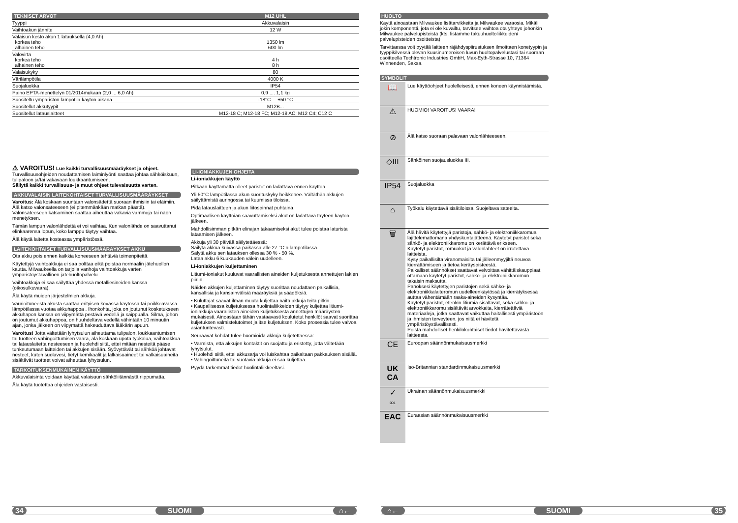| TEKNISET ARVOT | M12 UHL |
| --- | --- |
| Tyyppi | Akkuvalaisin |
| Vaihtoakun jännite | 12 W |
| Valaisun kesto akun 1 latauksella (4,0 Ah) korkea teho alhainen teho | 1350 lm 600 lm |
| Valovirta korkea teho alhainen teho | 4 h 8 h |
| Valaisukyky | 80 |
| Värilämpötila | 4000 K |
| Suojaluokka | IP54 |
| Paino EPTA-menettelyn 01/2014mukaan (2,0 ... 6,0 Ah) | 0,9 .... 1,1 kg |
| Suositeltu ympäristön lämpötila käytön aikana | -18°C ... +50 °C |
| Suositellut akkutyypit | M12B... |
| Suositellut latauslaitteet | M12-18 C; M12-18 FC; M12-18 AC; M12 C4; C12 C |
⚠ VAROITUS! Lue kaikki turvallisuusmääräykset ja ohjeet. Turvallisuusohjeiden noudattamisen laiminlyönti saattaa johtaa sähköiskuun, tulipaloon ja/tai vakavaan loukkaantumiseen.
Säilytä kaikki turvallisuus- ja muut ohjeet tulevaisuutta varten.
AKKUVALAISIN LAITEKOHTAISET TURVALLISUUSMÄÄRÄYKSET
Varoitus: Älä koskaan suuntaan valonsädettä suoraan ihmisiin tai eläimiin. Älä katso valonsäteeseen (ei pitemmänkään matkan päästä). Valonsäteeseen katsominen saattaa aiheuttaa vakavia vammoja tai näön menetyksen.
Tämän lampun valonlähdettä ei voi vaihtaa. Kun valonlähde on saavuttanut elinkaarensa lopun, koko lamppu täytyy vaihtaa.
Älä käytä laitetta kosteassa ympäristössä.
LAITEKOHTAISET TURVALLISUUSMÄÄRÄYKSET AKKU
Ota akku pois ennen kaikkia koneeseen tehtäviä toimenpiteitä.
Käytettyjä vaihtoakkuja ei saa polttaa eikä poistaa normaalin jätehuollon kautta. Milwaukeella on tarjolla vanhoja vaihtoakkuja varten ympäristöystävällinen jätehuoltopalvelu.
Vaihtoakkuja ei saa säilyttää yhdessä metalliesineiden kanssa (oikosulkuvaara).
Älä käytä muiden järjestelmien akkuja.
Vaurioituneesta akusta saattaa erityisen kovassa käytössä tai poikkeavassa lämpötilassa vuotaa akkuhappoa . Ihonkohta, joka on joutunut kosketukseen akkuhapon kanssa on viipymättä pestävä vedellä ja saippualla. Silmä, johon on joutumut akkuhappoa, on huuhdeltava vedellä vähintään 10 minuutin ajan, jonka jälkeen on viipymättä hakeuduttava lääkärin apuun.
Varoitus! Jotta vältetään lyhytsulun aiheuttama tulipalon, loukkaantumisen tai tuotteen vahingoittumisen vaara, älä koskaan upota työkalua, vaihtoakkua tai latauslaitetta nesteeseen ja huolehdi siitä, ettei mitään nesteitä pääse tunkeutumaan laitteiden tai akkujen sisään. Syövyttävät tai sähköä johtavat nesteet, kuten suolavesi, tietyt kemikaalit ja lalkaisuaineet tai valkaisuaineita sisältävät tuotteet voivat aiheuttaa lyhytsulun.
TARKOITUKSENMUKAINEN KÄYTTÖ
Akkuvalaisinta voidaan käyttää valaisuun sähköliitännästä riippumatta.
Äla käytä tuotettaa ohjeiden vastaisesti.
LI-IONIAKKUJEN OHJEITA
Li-ioniakkujen käyttö
Pitkään käyttämättä olleet paristot on ladattava ennen käyttöä.
Yli 50°C lämpötilassa akun suorituskyky heikkenee. Vältäthän akkujen säilyttämistä auringossa tai kuumissa tiloissa.
Pidä latauslaitteen ja akun liitospinnat puhtaina.
Optimaalisen käyttöiän saavuttamiseksi akut on ladattava täyteen käytön jälkeen.
Mahdollisimman pitkän elinajan takaamiseksi akut tulee poistaa laturista lataamisen jälkeen.
Akkuja yli 30 päivää säilytettäessä:
Säilytä akkua kuivassa paikassa alle 27 °C:n lämpötilassa.
Sälytä akku sen latauksen ollessa 30 % - 50 %.
Lataa akku 6 kuukauden välein uudelleen.
Li-ioniakkujen kuljettaminen
Litiumi-ioniakut kuuluvat vaarallisten aineiden kuljetuksesta annettujen lakien piiriin.
Näiden akkujen kuljettaminen täytyy suorittaa noudattaen paikallisia, kansallisia ja kansainvälisiä määräyksiä ja säädöksiä.
• Kuluttajat saavat ilman muuta kuljettaa näitä akkuja teitä pitkin.
• Kaupallisessa kuljetuksessa huolintaliikkeiden täytyy kuljettaa litiumi-ioniakkuja vaarallisten aineiden kuljetuksesta annettujen määräysten mukaisesti. Ainoastaan tähän vastaavasti koulutetut henkilöt saavat suorittaa kuljetuksen valmistelutoimet ja itse kuljetuksen. Koko prosessia tulee valvoa asiantuntevasti.
Seuraavat kohdat tulee huomioida akkuja kuljetettaessa:
• Varmista, että akkujen kontaktit on suojattu ja eristetty, jotta vältetään lyhytsulut.
• Huolehdi siitä, ettei akkusarja voi luiskahtaa paikaltaan pakkauksen sisällä.
• Vahingoittuneita tai vuotavia akkuja ei saa kuljettaa.
Pyydä tarkemmat tiedot huolintaliikkeeltäsi.
34 SUOMI ⌂←
HUOLTO
Käytä ainoastaan Milwaukee lisätarvikkeita ja Milwaukee varaosia. Mikäli jokin komponentti, jota ei ole kuvailtu, tarvitsee vaihtoa ota yhteys johonkin Milwaukee palvelupisteistä (kts. listamme takuuhuoltoliikkeiden/ palvelupisteiden osoitteista)
Tarvittaessa voit pyytää laitteen räjähdyspiirustuksen ilmoittaen konetyypin ja tyyppikilvessä olevan kuusinumeroisen luvun huoltopalvelustasi tai suoraan osoitteella Techtronic Industries GmbH, Max-Eyth-Strasse 10, 71364 Winnenden, Saksa.
SYMBOLIT
| 📖 | Lue käyttöohjeet huolelleisesti, ennen koneen käynnistämistä. |
| ⚠ | HUOMIO! VAROITUS! VAARA! |
| ⊘ | Älä katso suoraan palavaan valonlähteeseen. |
| ◇III | Sähköinen suojausluokka III. |
| IP54 | Suojaluokka |
| ⌂ | Työkalu käytettävä sisätiloissa. Suojeltava sateelta. |
| 🗑 | Älä hävitä käytettyjä paristoja, sähkö- ja elektroniikkaromua lajittelemattomana yhdyskuntajätteenä. Käytetyt paristot sekä sähkö- ja elektroniikkaromu on kerättävä erikseen. Käytetyt paristot, romuakut ja valonlähteet on irrotettava laitteista. Kysy paikallisilta viranomaisilta tai jälleenmyyjiltä neuvoa kierrättämiseen ja tietoa keräyspisteestä. Paikalliset säännökset saattavat velvoittaa vähittäiskauppiaat ottamaan käytetyt paristot, sähkö- ja elektroniikkaromun takaisin maksutta. Panoksesi käytettyjen paristojen sekä sähkö- ja elektroniikkalaiteromun uudelleenkäytössä ja kierrätyksessä auttaa vähentämään raaka-aineiden kysyntää. Käytetyt paristot, etenkin litiumia sisältävät, sekä sähkö- ja elektroniikkaromu sisältävät arvokkaita, kierrätettäviä materiaaleja, jotka saattavat vaikuttaa haitallisesti ympäristöön ja ihmisten terveyteen, jos niitä ei hävitetä ympäristöystävällisesti. Poista mahdolliset henkilökohtaiset tiedot hävitettävästä laitteesta. |
| CE | Euroopan säännönmukaisuusmerkki |
| UK CA | Iso-Britannian standardinmukaisuusmerkki |
| ✓ 001 | Ukrainan säännönmukaisuusmerkki |
| EAC | Euraasian säännönmukaisuusmerkki |
⌂← SUOMI 35